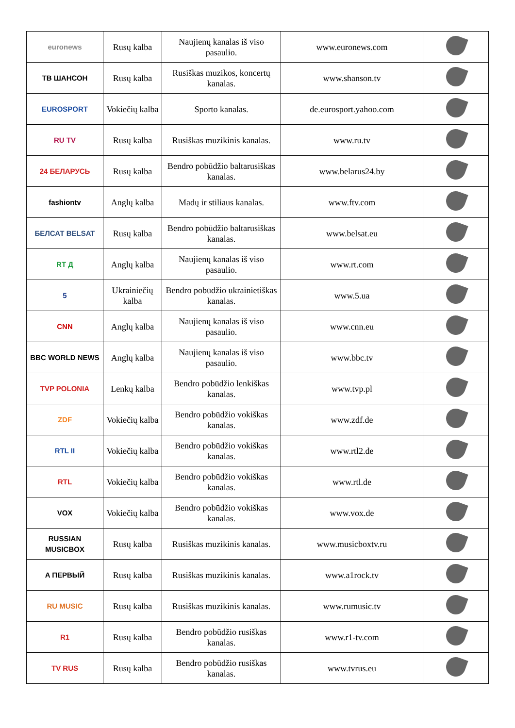| euronews | Rusų kalba | Naujienų kanalas iš viso pasaulio. | www.euronews.com | |
| TB ШАНСОН | Rusų kalba | Rusiškas muzikos, koncertų kanalas. | www.shanson.tv | |
| EUROSPORT | Vokiečių kalba | Sporto kanalas. | de.eurosport.yahoo.com | |
| RU TV | Rusų kalba | Rusiškas muzikinis kanalas. | www.ru.tv | |
| 24 БЕЛАРУСЬ | Rusų kalba | Bendro pobūdžio baltarusiškas kanalas. | www.belarus24.by | |
| fashiontv | Anglų kalba | Madų ir stiliaus kanalas. | www.ftv.com | |
| БЕЛСАТ BELSAT | Rusų kalba | Bendro pobūdžio baltarusiškas kanalas. | www.belsat.eu | |
| RT Д | Anglų kalba | Naujienų kanalas iš viso pasaulio. | www.rt.com | |
| 5 | Ukrainiečių kalba | Bendro pobūdžio ukrainietiškas kanalas. | www.5.ua | |
| CNN | Anglų kalba | Naujienų kanalas iš viso pasaulio. | www.cnn.eu | |
| BBC WORLD NEWS | Anglų kalba | Naujienų kanalas iš viso pasaulio. | www.bbc.tv | |
| TVP POLONIA | Lenkų kalba | Bendro pobūdžio lenkiškas kanalas. | www.tvp.pl | |
| ZDF | Vokiečių kalba | Bendro pobūdžio vokiškas kanalas. | www.zdf.de | |
| RTL II | Vokiečių kalba | Bendro pobūdžio vokiškas kanalas. | www.rtl2.de | |
| RTL | Vokiečių kalba | Bendro pobūdžio vokiškas kanalas. | www.rtl.de | |
| VOX | Vokiečių kalba | Bendro pobūdžio vokiškas kanalas. | www.vox.de | |
| RUSSIAN MUSICBOX | Rusų kalba | Rusiškas muzikinis kanalas. | www.musicboxtv.ru | |
| A ПЕРВЫЙ | Rusų kalba | Rusiškas muzikinis kanalas. | www.a1rock.tv | |
| RU MUSIC | Rusų kalba | Rusiškas muzikinis kanalas. | www.rumusic.tv | |
| R1 | Rusų kalba | Bendro pobūdžio rusiškas kanalas. | www.r1-tv.com | |
| TV RUS | Rusų kalba | Bendro pobūdžio rusiškas kanalas. | www.tvrus.eu | |